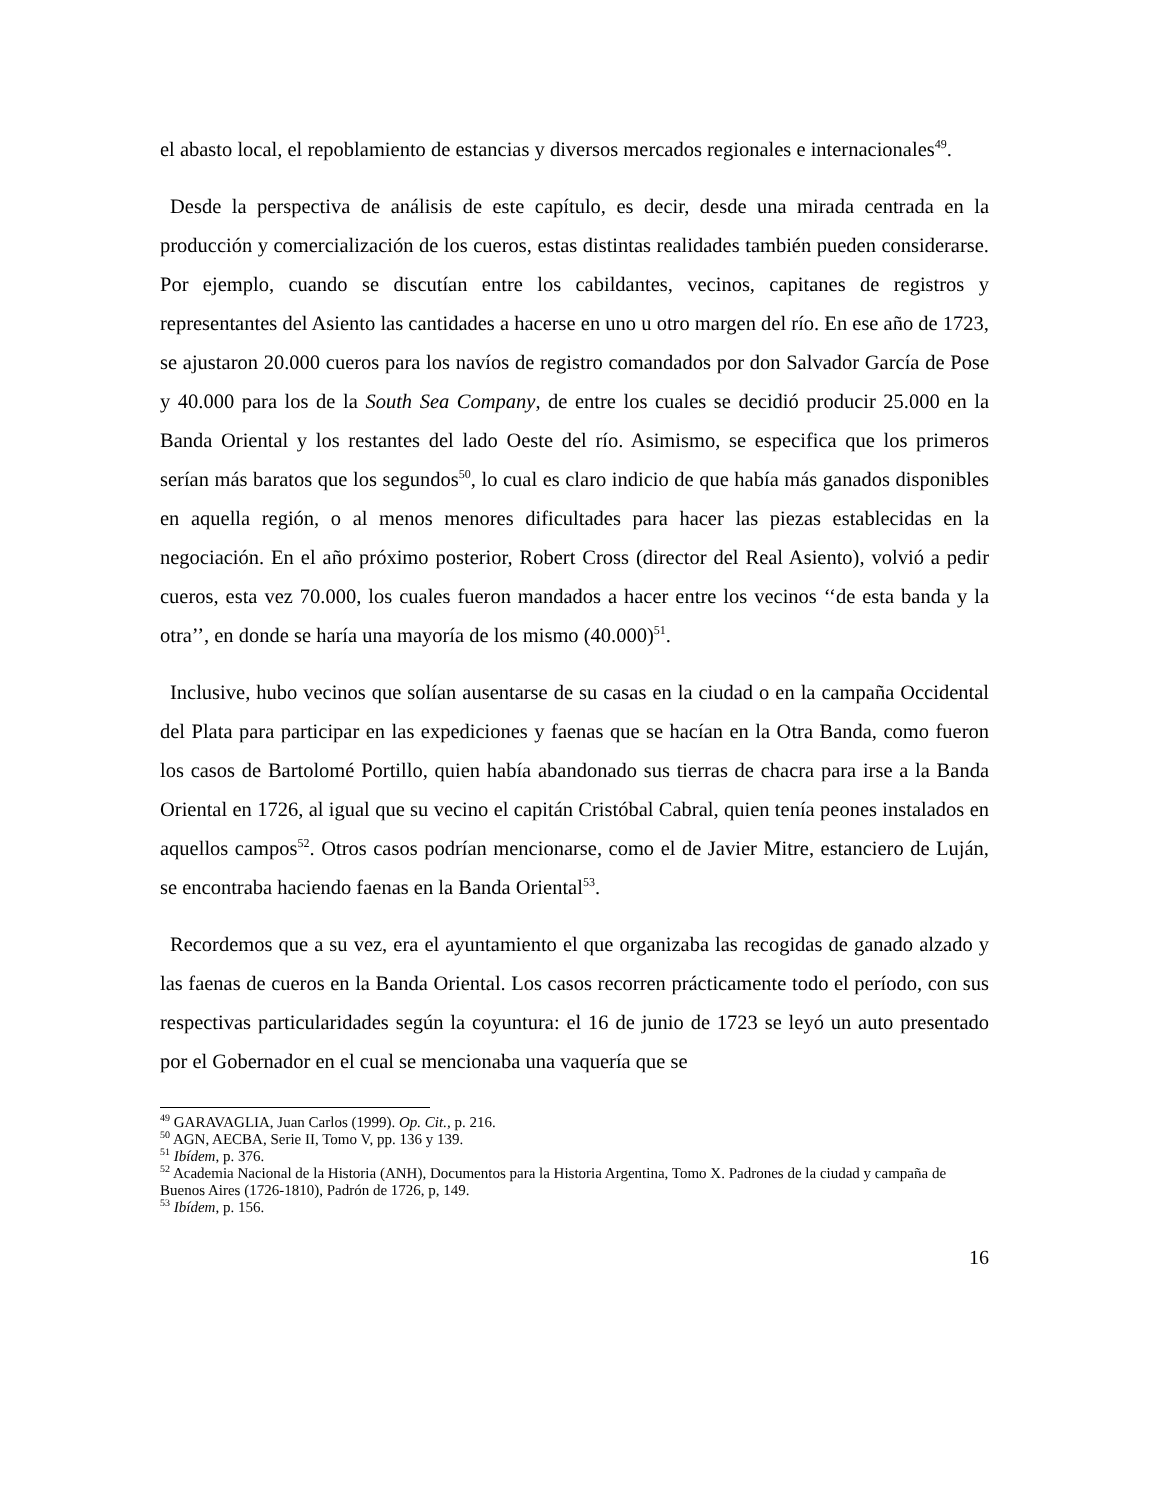el abasto local, el repoblamiento de estancias y diversos mercados regionales e internacionales<sup>49</sup>.
Desde la perspectiva de análisis de este capítulo, es decir, desde una mirada centrada en la producción y comercialización de los cueros, estas distintas realidades también pueden considerarse. Por ejemplo, cuando se discutían entre los cabildantes, vecinos, capitanes de registros y representantes del Asiento las cantidades a hacerse en uno u otro margen del río. En ese año de 1723, se ajustaron 20.000 cueros para los navíos de registro comandados por don Salvador García de Pose y 40.000 para los de la South Sea Company, de entre los cuales se decidió producir 25.000 en la Banda Oriental y los restantes del lado Oeste del río. Asimismo, se especifica que los primeros serían más baratos que los segundos<sup>50</sup>, lo cual es claro indicio de que había más ganados disponibles en aquella región, o al menos menores dificultades para hacer las piezas establecidas en la negociación. En el año próximo posterior, Robert Cross (director del Real Asiento), volvió a pedir cueros, esta vez 70.000, los cuales fueron mandados a hacer entre los vecinos ‘‘de esta banda y la otra’’, en donde se haría una mayoría de los mismo (40.000)<sup>51</sup>.
Inclusive, hubo vecinos que solían ausentarse de su casas en la ciudad o en la campaña Occidental del Plata para participar en las expediciones y faenas que se hacían en la Otra Banda, como fueron los casos de Bartolomé Portillo, quien había abandonado sus tierras de chacra para irse a la Banda Oriental en 1726, al igual que su vecino el capitán Cristóbal Cabral, quien tenía peones instalados en aquellos campos<sup>52</sup>. Otros casos podrían mencionarse, como el de Javier Mitre, estanciero de Luján, se encontraba haciendo faenas en la Banda Oriental<sup>53</sup>.
Recordemos que a su vez, era el ayuntamiento el que organizaba las recogidas de ganado alzado y las faenas de cueros en la Banda Oriental. Los casos recorren prácticamente todo el período, con sus respectivas particularidades según la coyuntura: el 16 de junio de 1723 se leyó un auto presentado por el Gobernador en el cual se mencionaba una vaquería que se
<sup>49</sup> GARAVAGLIA, Juan Carlos (1999). Op. Cit., p. 216.
<sup>50</sup> AGN, AECBA, Serie II, Tomo V, pp. 136 y 139.
<sup>51</sup> Ibídem, p. 376.
<sup>52</sup> Academia Nacional de la Historia (ANH), Documentos para la Historia Argentina, Tomo X. Padrones de la ciudad y campaña de Buenos Aires (1726-1810), Padrón de 1726, p, 149.
<sup>53</sup> Ibídem, p. 156.
16